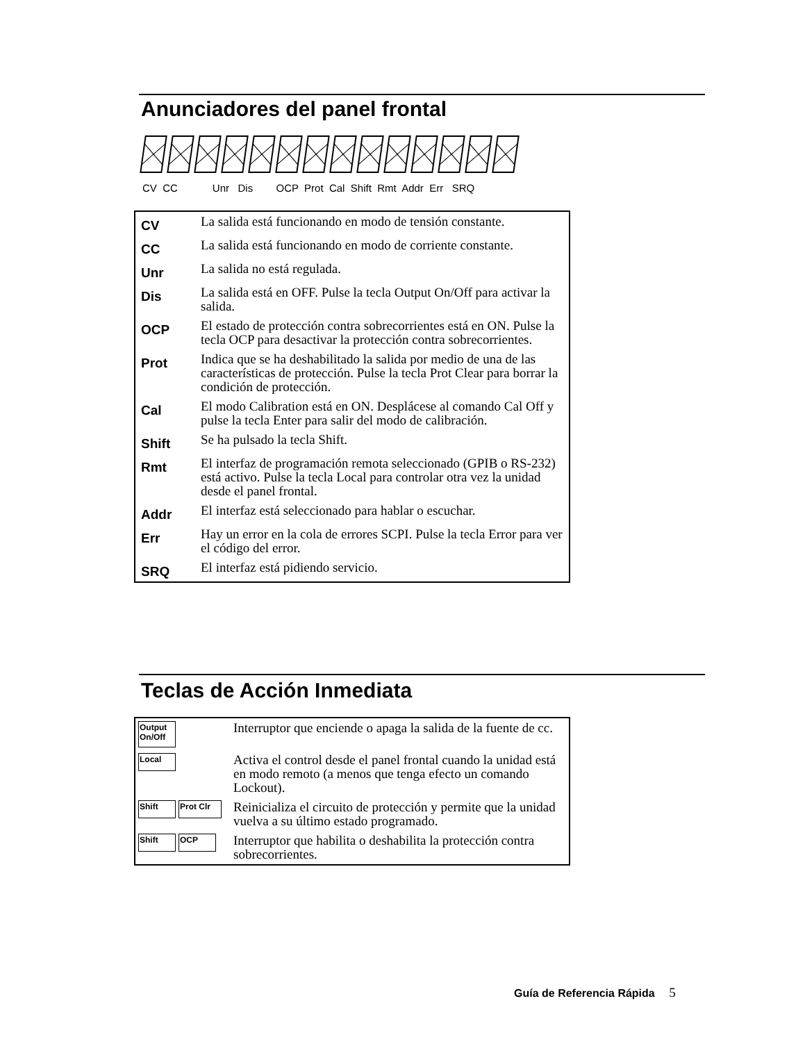Anunciadores del panel frontal
CV CC Unr Dis OCP Prot Cal Shift Rmt Addr Err SRQ
| CV | La salida está funcionando en modo de tensión constante. |
| CC | La salida está funcionando en modo de corriente constante. |
| Unr | La salida no está regulada. |
| Dis | La salida está en OFF. Pulse la tecla Output On/Off para activar la salida. |
| OCP | El estado de protección contra sobrecorrientes está en ON. Pulse la tecla OCP para desactivar la protección contra sobrecorrientes. |
| Prot | Indica que se ha deshabilitado la salida por medio de una de las características de protección. Pulse la tecla Prot Clear para borrar la condición de protección. |
| Cal | El modo Calibration está en ON. Desplácese al comando Cal Off y pulse la tecla Enter para salir del modo de calibración. |
| Shift | Se ha pulsado la tecla Shift. |
| Rmt | El interfaz de programación remota seleccionado (GPIB o RS-232) está activo. Pulse la tecla Local para controlar otra vez la unidad desde el panel frontal. |
| Addr | El interfaz está seleccionado para hablar o escuchar. |
| Err | Hay un error en la cola de errores SCPI. Pulse la tecla Error para ver el código del error. |
| SRQ | El interfaz está pidiendo servicio. |
Teclas de Acción Inmediata
| Output On/Off | Interruptor que enciende o apaga la salida de la fuente de cc. |
| Local | Activa el control desde el panel frontal cuando la unidad está en modo remoto (a menos que tenga efecto un comando Lockout). |
| Shift Prot Clr | Reinicializa el circuito de protección y permite que la unidad vuelva a su último estado programado. |
| Shift OCP | Interruptor que habilita o deshabilita la protección contra sobrecorrientes. |
Guía de Referencia Rápida 5